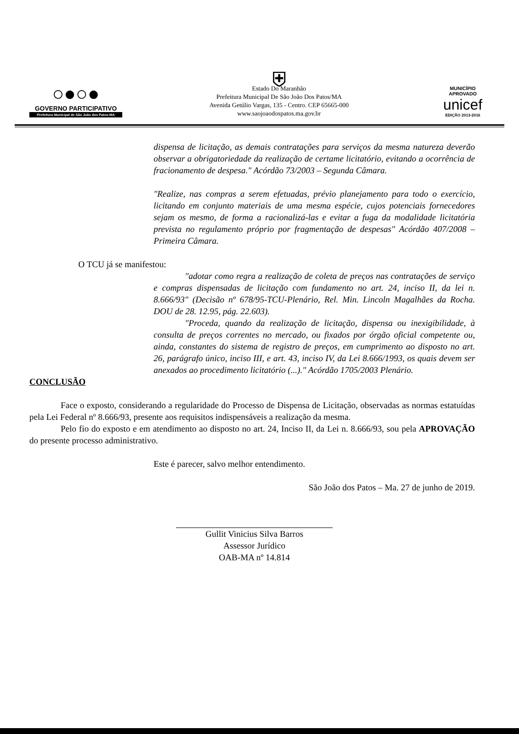○●○●
GOVERNO PARTICIPATIVO
·Prefeitura Municipal de São João dos Patos-MA·
⛨
Estado Do Maranhão
Prefeitura Municipal De São João Dos Patos/MA
Avenida Getúlio Vargas, 135 - Centro. CEP 65665-000
www.saojoaodospatos.ma.gov.br
MUNICÍPIO APROVADO
unicef
EDIÇÃO 2013-2016
dispensa de licitação, as demais contratações para serviços da mesma natureza deverão observar a obrigatoriedade da realização de certame licitatório, evitando a ocorrência de fracionamento de despesa." Acórdão 73/2003 – Segunda Câmara.
"Realize, nas compras a serem efetuadas, prévio planejamento para todo o exercício, licitando em conjunto materiais de uma mesma espécie, cujos potenciais fornecedores sejam os mesmo, de forma a racionalizá-las e evitar a fuga da modalidade licitatória prevista no regulamento próprio por fragmentação de despesas" Acórdão 407/2008 – Primeira Câmara.
O TCU já se manifestou:
"adotar como regra a realização de coleta de preços nas contratações de serviço e compras dispensadas de licitação com fundamento no art. 24, inciso II, da lei n. 8.666/93" (Decisão nº 678/95-TCU-Plenário, Rel. Min. Lincoln Magalhães da Rocha. DOU de 28. 12.95, pág. 22.603).
"Proceda, quando da realização de licitação, dispensa ou inexigibilidade, à consulta de preços correntes no mercado, ou fixados por órgão oficial competente ou, ainda, constantes do sistema de registro de preços, em cumprimento ao disposto no art. 26, parágrafo único, inciso III, e art. 43, inciso IV, da Lei 8.666/1993, os quais devem ser anexados ao procedimento licitatório (...)." Acórdão 1705/2003 Plenário.
CONCLUSÃO
Face o exposto, considerando a regularidade do Processo de Dispensa de Licitação, observadas as normas estatuídas pela Lei Federal nº 8.666/93, presente aos requisitos indispensáveis a realização da mesma.
Pelo fio do exposto e em atendimento ao disposto no art. 24, Inciso II, da Lei n. 8.666/93, sou pela APROVAÇÃO do presente processo administrativo.
Este é parecer, salvo melhor entendimento.
São João dos Patos – Ma. 27 de junho de 2019.
Gullit Vinicius Silva Barros
Assessor Jurídico
OAB-MA nº 14.814